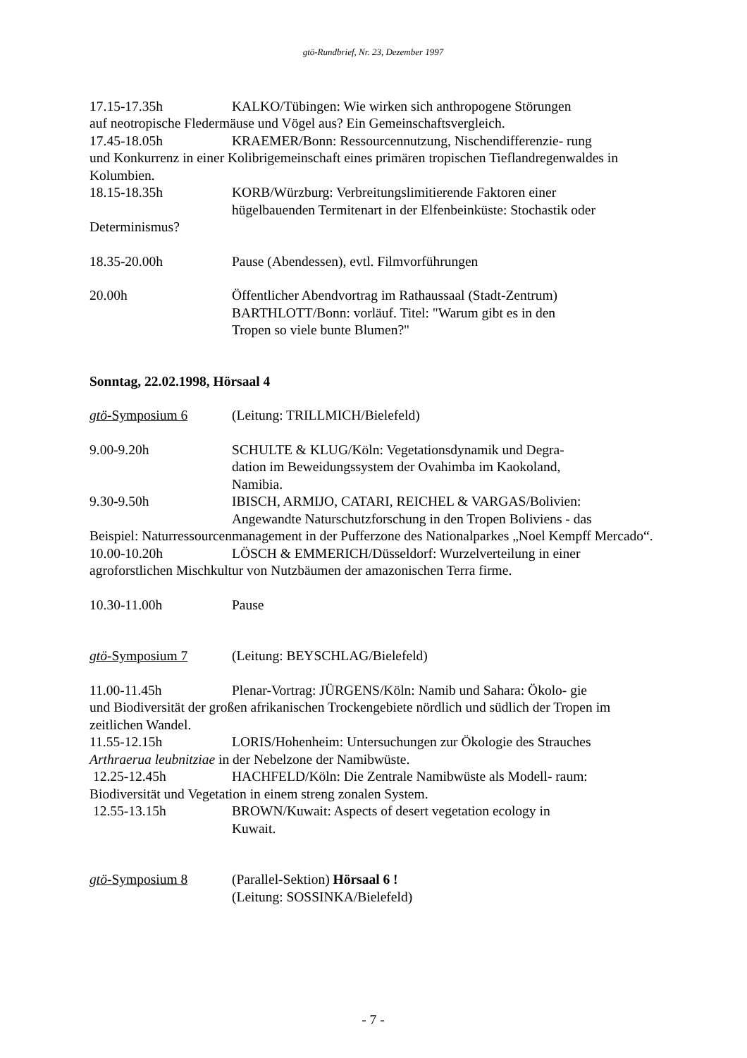gtö-Rundbrief, Nr. 23, Dezember 1997
17.15-17.35h KALKO/Tübingen: Wie wirken sich anthropogene Störungen
auf neotropische Fledermäuse und Vögel aus? Ein Gemeinschaftsvergleich.
17.45-18.05h KRAEMER/Bonn: Ressourcennutzung, Nischendifferenzie- rung
und Konkurrenz in einer Kolibrigemeinschaft eines primären tropischen Tieflandregenwaldes in Kolumbien.
18.15-18.35h KORB/Würzburg: Verbreitungslimitierende Faktoren einer
hügelbauenden Termitenart in der Elfenbeinküste: Stochastik oder
Determinismus?
18.35-20.00h Pause (Abendessen), evtl. Filmvorführungen
20.00h Öffentlicher Abendvortrag im Rathaussaal (Stadt-Zentrum)
BARTHLOTT/Bonn: vorläuf. Titel: "Warum gibt es in den
Tropen so viele bunte Blumen?"
Sonntag, 22.02.1998, Hörsaal 4
gtö-Symposium 6 (Leitung: TRILLMICH/Bielefeld)
9.00-9.20h SCHULTE & KLUG/Köln: Vegetationsdynamik und Degra-
dation im Beweidungssystem der Ovahimba im Kaokoland,
Namibia.
9.30-9.50h IBISCH, ARMIJO, CATARI, REICHEL & VARGAS/Bolivien:
Angewandte Naturschutzforschung in den Tropen Boliviens - das
Beispiel: Naturressourcenmanagement in der Pufferzone des Nationalparkes „Noel Kempff Mercado“.
10.00-10.20h LÖSCH & EMMERICH/Düsseldorf: Wurzelverteilung in einer
agroforstlichen Mischkultur von Nutzbäumen der amazonischen Terra firme.
10.30-11.00h Pause
gtö-Symposium 7 (Leitung: BEYSCHLAG/Bielefeld)
11.00-11.45h Plenar-Vortrag: JÜRGENS/Köln: Namib und Sahara: Ökolo- gie
und Biodiversität der großen afrikanischen Trockengebiete nördlich und südlich der Tropen im zeitlichen Wandel.
11.55-12.15h LORIS/Hohenheim: Untersuchungen zur Ökologie des Strauches
Arthraerua leubnitziae in der Nebelzone der Namibwüste.
12.25-12.45h HACHFELD/Köln: Die Zentrale Namibwüste als Modell- raum:
Biodiversität und Vegetation in einem streng zonalen System.
12.55-13.15h BROWN/Kuwait: Aspects of desert vegetation ecology in
Kuwait.
gtö-Symposium 8 (Parallel-Sektion) Hörsaal 6 !
(Leitung: SOSSINKA/Bielefeld)
- 7 -